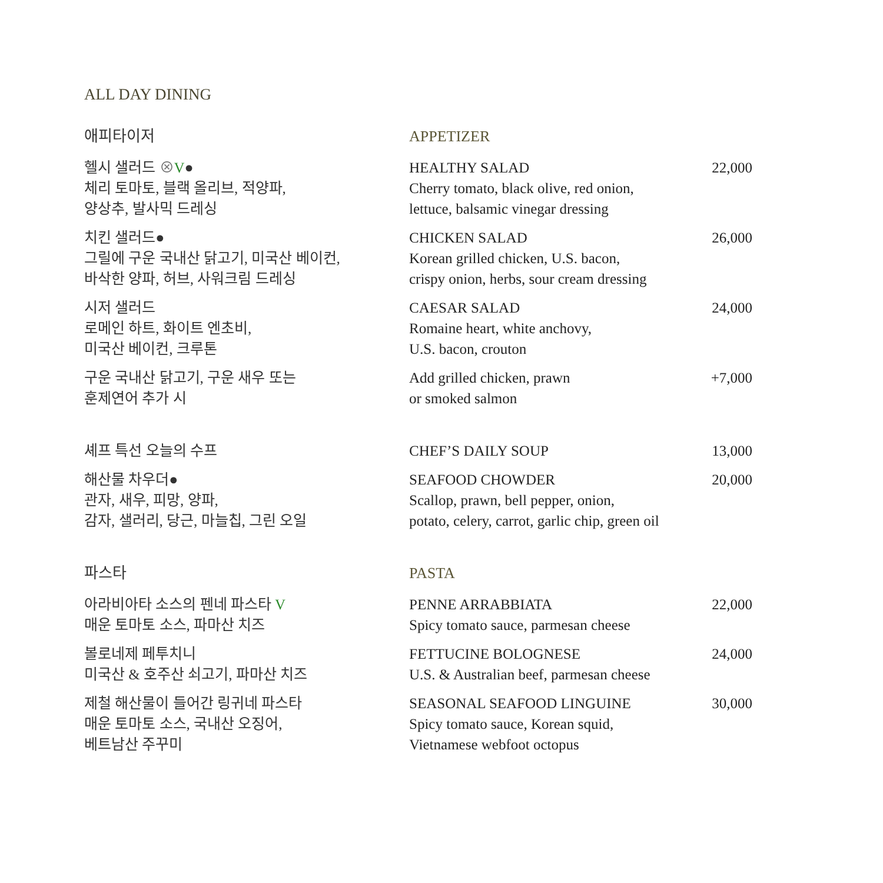ALL DAY DINING
| 애피타이저 | APPETIZER | |
| 헬시 샐러드 ⊗ V ● 체리 토마토, 블랙 올리브, 적양파, 양상추, 발사믹 드레싱 | HEALTHY SALAD Cherry tomato, black olive, red onion, lettuce, balsamic vinegar dressing | 22,000 |
| 치킨 샐러드● 그릴에 구운 국내산 닭고기, 미국산 베이컨, 바삭한 양파, 허브, 사워크림 드레싱 | CHICKEN SALAD Korean grilled chicken, U.S. bacon, crispy onion, herbs, sour cream dressing | 26,000 |
| 시저 샐러드 로메인 하트, 화이트 엔초비, 미국산 베이컨, 크루톤 | CAESAR SALAD Romaine heart, white anchovy, U.S. bacon, crouton | 24,000 |
| 구운 국내산 닭고기, 구운 새우 또는 훈제연어 추가 시 | Add grilled chicken, prawn or smoked salmon | +7,000 |
| 셰프 특선 오늘의 수프 | CHEF’S DAILY SOUP | 13,000 |
| 해산물 차우더● 관자, 새우, 피망, 양파, 감자, 샐러리, 당근, 마늘칩, 그린 오일 | SEAFOOD CHOWDER Scallop, prawn, bell pepper, onion, potato, celery, carrot, garlic chip, green oil | 20,000 |
| 파스타 | PASTA | |
| 아라비아타 소스의 펜네 파스타 V 매운 토마토 소스, 파마산 치즈 | PENNE ARRABBIATA Spicy tomato sauce, parmesan cheese | 22,000 |
| 볼로네제 페투치니 미국산 & 호주산 쇠고기, 파마산 치즈 | FETTUCINE BOLOGNESE U.S. & Australian beef, parmesan cheese | 24,000 |
| 제철 해산물이 들어간 링귀네 파스타 매운 토마토 소스, 국내산 오징어, 베트남산 주꾸미 | SEASONAL SEAFOOD LINGUINE Spicy tomato sauce, Korean squid, Vietnamese webfoot octopus | 30,000 |